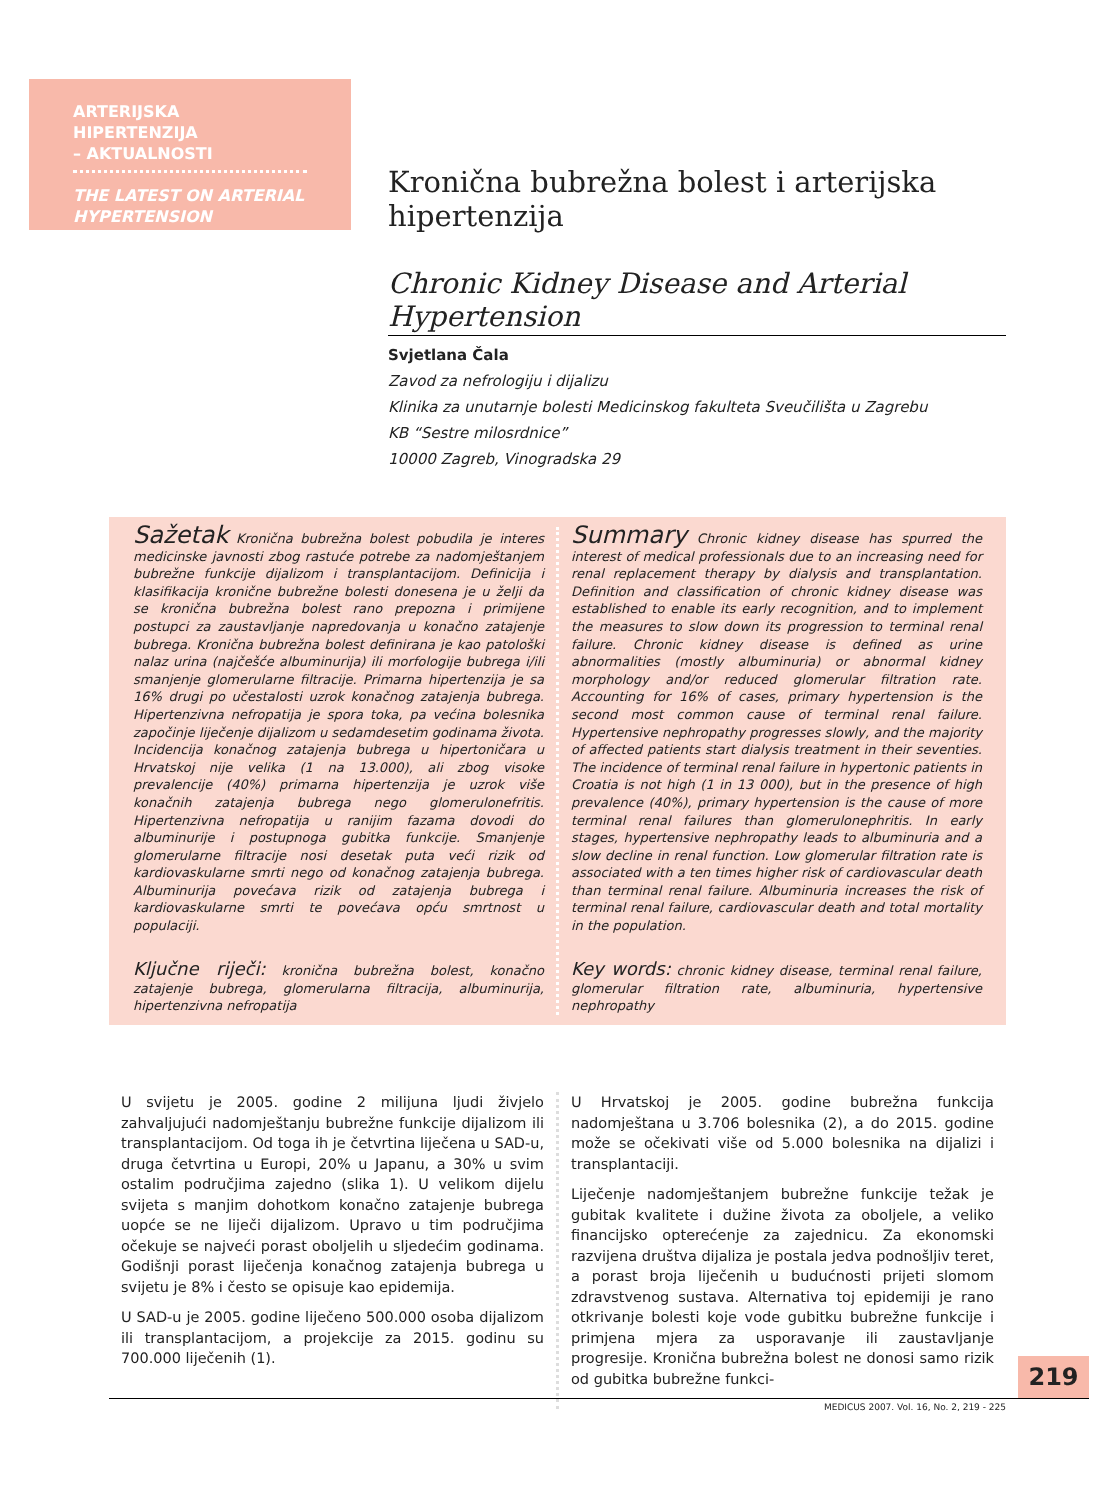ARTERIJSKA HIPERTENZIJA
– AKTUALNOSTI
THE LATEST ON ARTERIAL HYPERTENSION
Kronična bubrežna bolest i arterijska hipertenzija
Chronic Kidney Disease and Arterial Hypertension
Svjetlana Čala
Zavod za nefrologiju i dijalizu
Klinika za unutarnje bolesti Medicinskog fakulteta Sveučilišta u Zagrebu
KB “Sestre milosrdnice”
10000 Zagreb, Vinogradska 29
Sažetak Kronična bubrežna bolest pobudila je interes medicinske javnosti zbog rastuće potrebe za nadomještanjem bubrežne funkcije dijalizom i transplantacijom. Definicija i klasifikacija kronične bubrežne bolesti donesena je u želji da se kronična bubrežna bolest rano prepozna i primijene postupci za zaustavljanje napredovanja u konačno zatajenje bubrega. Kronična bubrežna bolest definirana je kao patološki nalaz urina (najčešće albuminurija) ili morfologije bubrega i/ili smanjenje glomerularne filtracije. Primarna hipertenzija je sa 16% drugi po učestalosti uzrok konačnog zatajenja bubrega. Hipertenzivna nefropatija je spora toka, pa većina bolesnika započinje liječenje dijalizom u sedamdesetim godinama života. Incidencija konačnog zatajenja bubrega u hipertoničara u Hrvatskoj nije velika (1 na 13.000), ali zbog visoke prevalencije (40%) primarna hipertenzija je uzrok više konačnih zatajenja bubrega nego glomerulonefritis. Hipertenzivna nefropatija u ranijim fazama dovodi do albuminurije i postupnoga gubitka funkcije. Smanjenje glomerularne filtracije nosi desetak puta veći rizik od kardiovaskularne smrti nego od konačnog zatajenja bubrega. Albuminurija povećava rizik od zatajenja bubrega i kardiovaskularne smrti te povećava opću smrtnost u populaciji.
Ključne riječi: kronična bubrežna bolest, konačno zatajenje bubrega, glomerularna filtracija, albuminurija, hipertenzivna nefropatija
Summary Chronic kidney disease has spurred the interest of medical professionals due to an increasing need for renal replacement therapy by dialysis and transplantation. Definition and classification of chronic kidney disease was established to enable its early recognition, and to implement the measures to slow down its progression to terminal renal failure. Chronic kidney disease is defined as urine abnormalities (mostly albuminuria) or abnormal kidney morphology and/or reduced glomerular filtration rate. Accounting for 16% of cases, primary hypertension is the second most common cause of terminal renal failure. Hypertensive nephropathy progresses slowly, and the majority of affected patients start dialysis treatment in their seventies. The incidence of terminal renal failure in hypertonic patients in Croatia is not high (1 in 13 000), but in the presence of high prevalence (40%), primary hypertension is the cause of more terminal renal failures than glomerulonephritis. In early stages, hypertensive nephropathy leads to albuminuria and a slow decline in renal function. Low glomerular filtration rate is associated with a ten times higher risk of cardiovascular death than terminal renal failure. Albuminuria increases the risk of terminal renal failure, cardiovascular death and total mortality in the population.
Key words: chronic kidney disease, terminal renal failure, glomerular filtration rate, albuminuria, hypertensive nephropathy
U svijetu je 2005. godine 2 milijuna ljudi živjelo zahvaljujući nadomještanju bubrežne funkcije dijalizom ili transplantacijom. Od toga ih je četvrtina liječena u SAD-u, druga četvrtina u Europi, 20% u Japanu, a 30% u svim ostalim područjima zajedno (slika 1). U velikom dijelu svijeta s manjim dohotkom konačno zatajenje bubrega uopće se ne liječi dijalizom. Upravo u tim područjima očekuje se najveći porast oboljelih u sljedećim godinama. Godišnji porast liječenja konačnog zatajenja bubrega u svijetu je 8% i često se opisuje kao epidemija.
U SAD-u je 2005. godine liječeno 500.000 osoba dijalizom ili transplantacijom, a projekcije za 2015. godinu su 700.000 liječenih (1).
U Hrvatskoj je 2005. godine bubrežna funkcija nadomještana u 3.706 bolesnika (2), a do 2015. godine može se očekivati više od 5.000 bolesnika na dijalizi i transplantaciji.
Liječenje nadomještanjem bubrežne funkcije težak je gubitak kvalitete i dužine života za oboljele, a veliko financijsko opterećenje za zajednicu. Za ekonomski razvijena društva dijaliza je postala jedva podnošljiv teret, a porast broja liječenih u budućnosti prijeti slomom zdravstvenog sustava. Alternativa toj epidemiji je rano otkrivanje bolesti koje vode gubitku bubrežne funkcije i primjena mjera za usporavanje ili zaustavljanje progresije. Kronična bubrežna bolest ne donosi samo rizik od gubitka bubrežne funkci-
219
MEDICUS 2007. Vol. 16, No. 2, 219 - 225